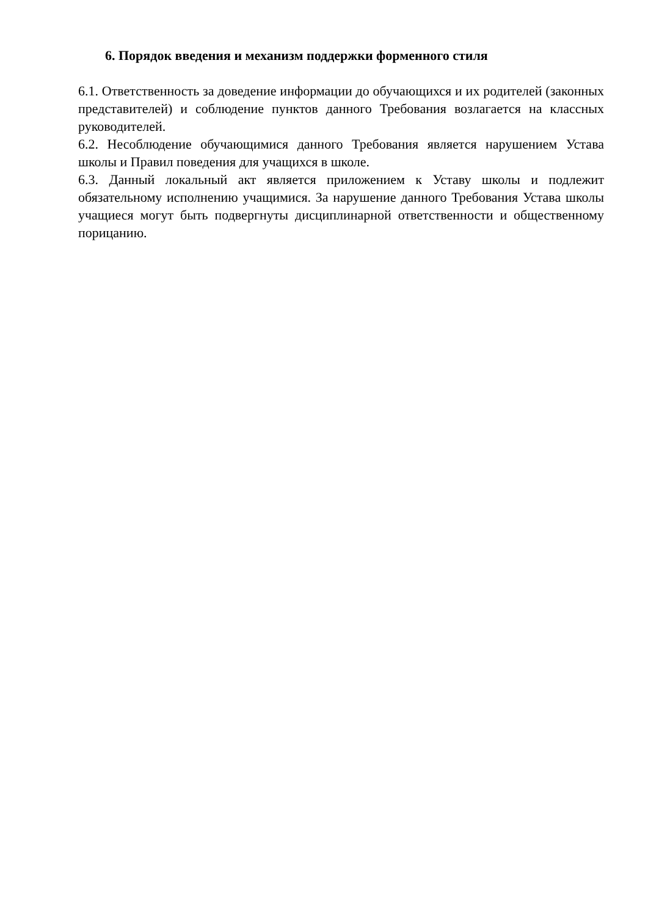6. Порядок введения и механизм поддержки форменного стиля
6.1. Ответственность за доведение информации до обучающихся и их родителей (законных представителей) и соблюдение пунктов данного Требования возлагается на классных руководителей.
6.2. Несоблюдение обучающимися данного Требования является нарушением Устава школы и Правил поведения для учащихся в школе.
6.3. Данный локальный акт является приложением к Уставу школы и подлежит обязательному исполнению учащимися. За нарушение данного Требования Устава школы учащиеся могут быть подвергнуты дисциплинарной ответственности и общественному порицанию.